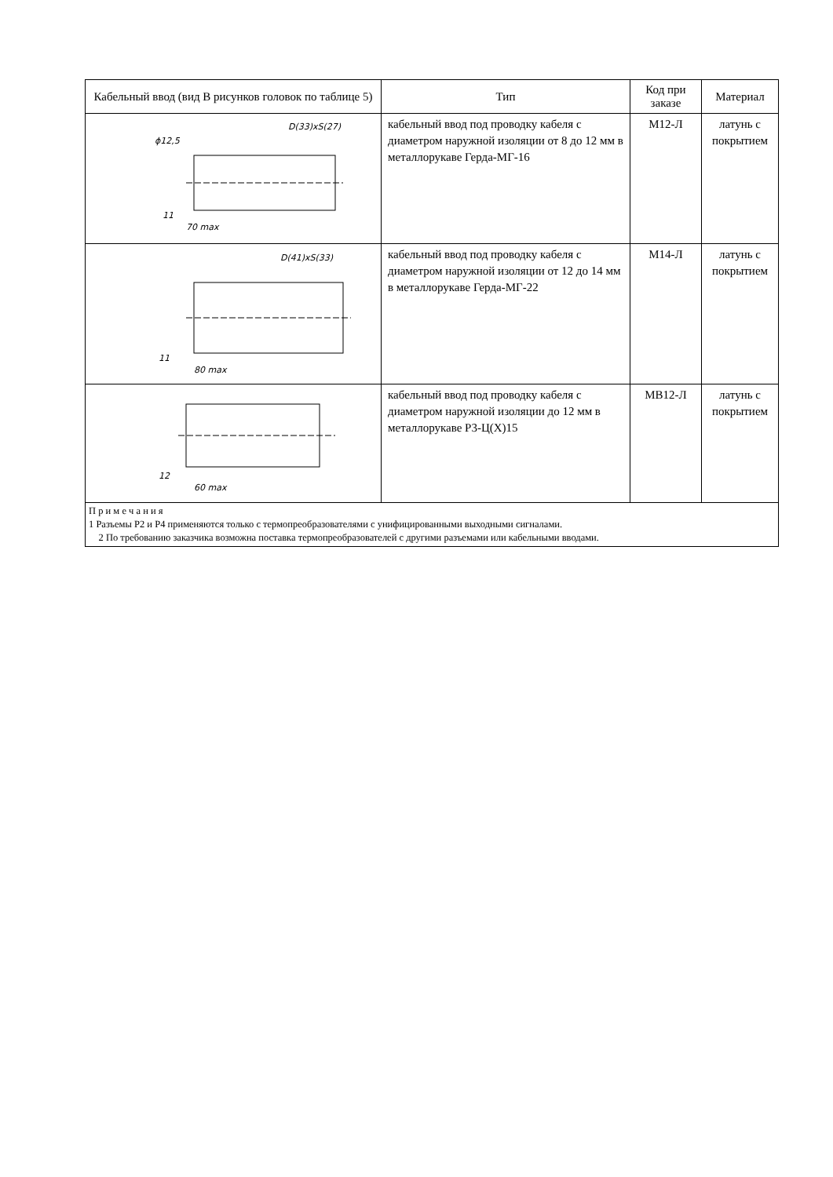| Кабельный ввод (вид В рисунков головок по таблице 5) | Тип | Код при заказе | Материал |
| --- | --- | --- | --- |
| ϕ12,5 D(33)xS(27) 70 max 11 | кабельный ввод под проводку кабеля с диаметром наружной изоляции от 8 до 12 мм в металлорукаве Герда-МГ-16 | М12-Л | латунь с покрытием |
| D(41)xS(33) 80 max 11 | кабельный ввод под проводку кабеля с диаметром наружной изоляции от 12 до 14 мм в металлорукаве Герда-МГ-22 | М14-Л | латунь с покрытием |
| 60 max 12 | кабельный ввод под проводку кабеля с диаметром наружной изоляции до 12 мм в металлорукаве Р3-Ц(Х)15 | МВ12-Л | латунь с покрытием |
| П р и м е ч а н и я 1 Разъемы Р2 и Р4 применяются только с термопреобразователями с унифицированными выходными сигналами. 2 По требованию заказчика возможна поставка термопреобразователей с другими разъемами или кабельными вводами. | | | |